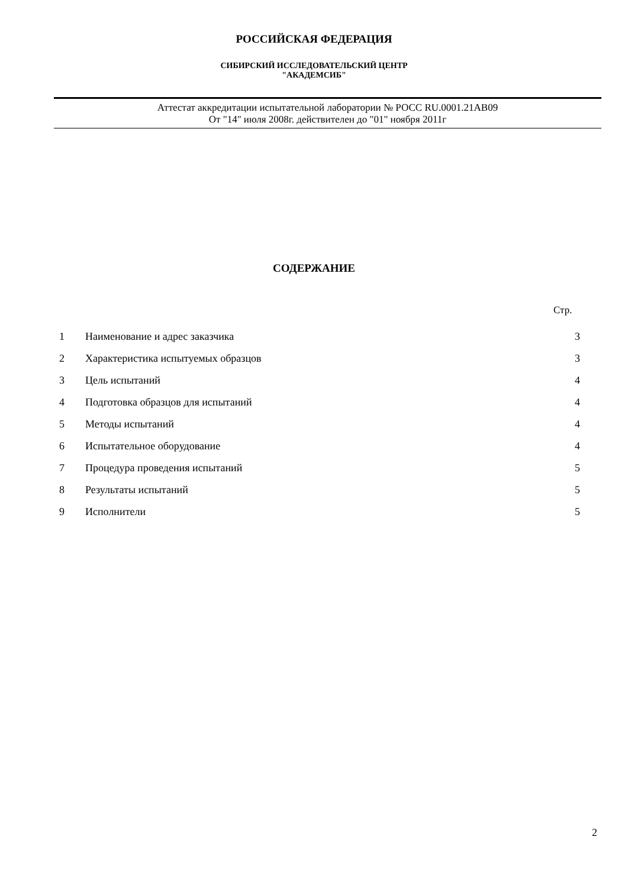РОССИЙСКАЯ ФЕДЕРАЦИЯ
СИБИРСКИЙ ИССЛЕДОВАТЕЛЬСКИЙ ЦЕНТР
"АКАДЕМСИБ"
Аттестат аккредитации испытательной лаборатории № РОСС RU.0001.21АВ09
От "14" июля 2008г. действителен до "01" ноября 2011г
СОДЕРЖАНИЕ
Стр.
| 1 | Наименование и адрес заказчика | 3 |
| 2 | Характеристика испытуемых образцов | 3 |
| 3 | Цель испытаний | 4 |
| 4 | Подготовка образцов для испытаний | 4 |
| 5 | Методы испытаний | 4 |
| 6 | Испытательное оборудование | 4 |
| 7 | Процедура проведения испытаний | 5 |
| 8 | Результаты испытаний | 5 |
| 9 | Исполнители | 5 |
2